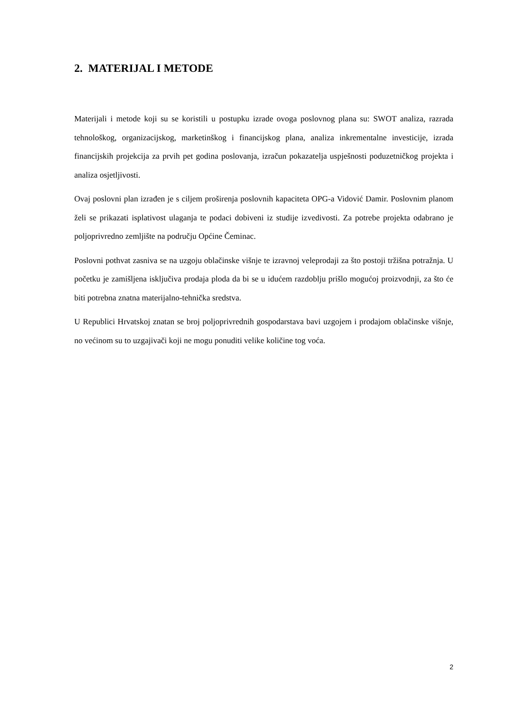2. MATERIJAL I METODE
Materijali i metode koji su se koristili u postupku izrade ovoga poslovnog plana su: SWOT analiza, razrada tehnološkog, organizacijskog, marketinškog i financijskog plana, analiza inkrementalne investicije, izrada financijskih projekcija za prvih pet godina poslovanja, izračun pokazatelja uspješnosti poduzetničkog projekta i analiza osjetljivosti.
Ovaj poslovni plan izrađen je s ciljem proširenja poslovnih kapaciteta OPG-a Vidović Damir. Poslovnim planom želi se prikazati isplativost ulaganja te podaci dobiveni iz studije izvedivosti. Za potrebe projekta odabrano je poljoprivredno zemljište na području Općine Čeminac.
Poslovni pothvat zasniva se na uzgoju oblačinske višnje te izravnoj veleprodaji za što postoji tržišna potražnja. U početku je zamišljena isključiva prodaja ploda da bi se u idućem razdoblju prišlo mogućoj proizvodnji, za što će biti potrebna znatna materijalno-tehnička sredstva.
U Republici Hrvatskoj znatan se broj poljoprivrednih gospodarstava bavi uzgojem i prodajom oblačinske višnje, no većinom su to uzgajivači koji ne mogu ponuditi velike količine tog voća.
2